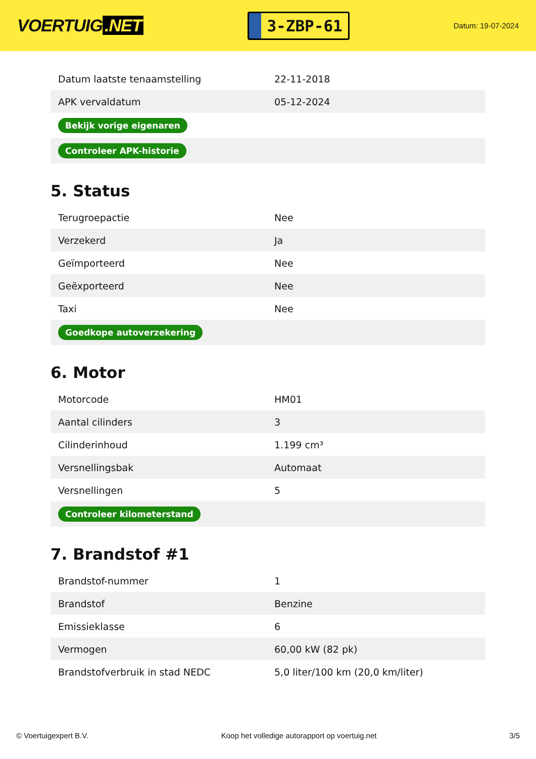VOERTUIG.NET
3-ZBP-61
Datum: 19-07-2024
| Datum laatste tenaamstelling | 22-11-2018 |
| APK vervaldatum | 05-12-2024 |
| Bekijk vorige eigenaren | |
| Controleer APK-historie | |
5. Status
| Terugroepactie | Nee |
| Verzekerd | Ja |
| Geïmporteerd | Nee |
| Geëxporteerd | Nee |
| Taxi | Nee |
| Goedkope autoverzekering | |
6. Motor
| Motorcode | HM01 |
| Aantal cilinders | 3 |
| Cilinderinhoud | 1.199 cm³ |
| Versnellingsbak | Automaat |
| Versnellingen | 5 |
| Controleer kilometerstand | |
7. Brandstof #1
| Brandstof-nummer | 1 |
| Brandstof | Benzine |
| Emissieklasse | 6 |
| Vermogen | 60,00 kW (82 pk) |
| Brandstofverbruik in stad NEDC | 5,0 liter/100 km (20,0 km/liter) |
© Voertuigexpert B.V. Koop het volledige autorapport op voertuig.net 3/5